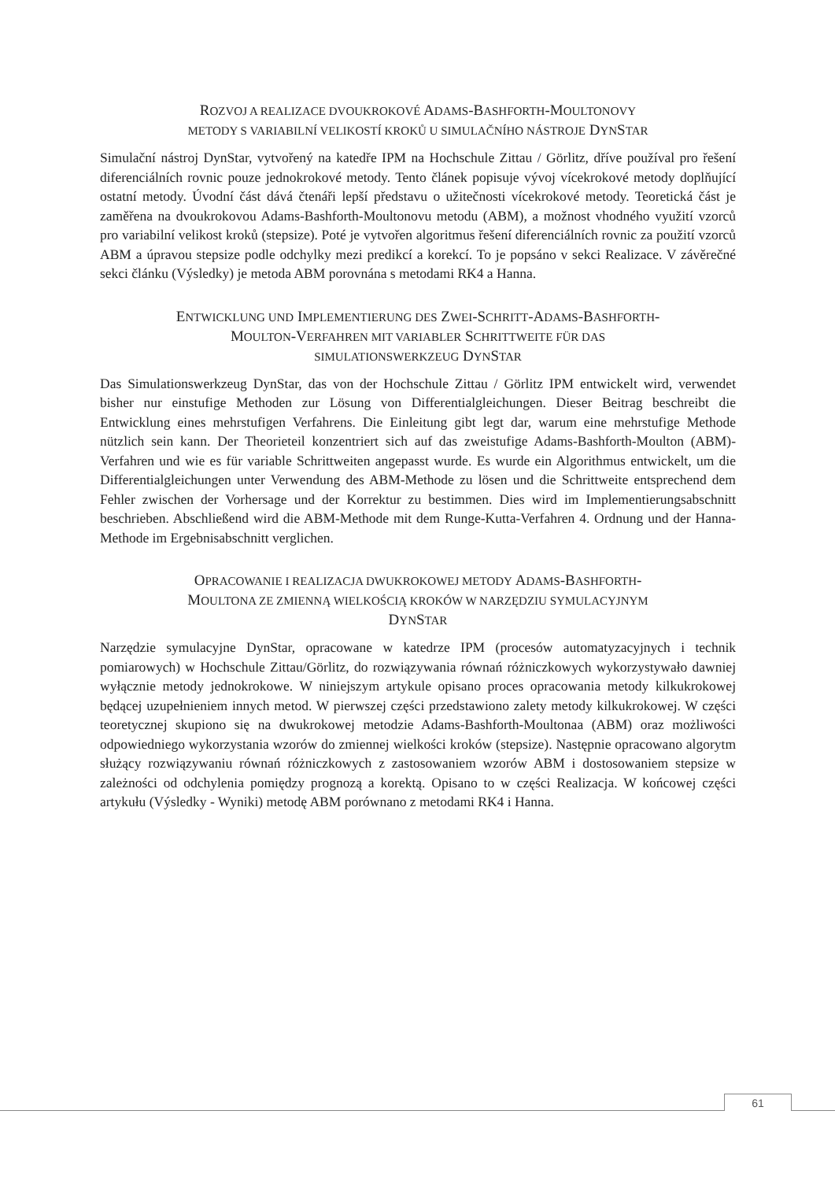ROZVOJ A REALIZACE DVOUKROKOVÉ ADAMS-BASHFORTH-MOULTONOVY
METODY S VARIABILNÍ VELIKOSTÍ KROKŮ U SIMULAČNÍHO NÁSTROJE DYNSTAR
Simulační nástroj DynStar, vytvořený na katedře IPM na Hochschule Zittau / Görlitz, dříve používal pro řešení diferenciálních rovnic pouze jednokrokové metody. Tento článek popisuje vývoj vícekrokové metody doplňující ostatní metody. Úvodní část dává čtenáři lepší představu o užitečnosti vícekrokové metody. Teoretická část je zaměřena na dvoukrokovou Adams-Bashforth-Moultonovu metodu (ABM), a možnost vhodného využití vzorců pro variabilní velikost kroků (stepsize). Poté je vytvořen algoritmus řešení diferenciálních rovnic za použití vzorců ABM a úpravou stepsize podle odchylky mezi predikcí a korekcí. To je popsáno v sekci Realizace. V závěrečné sekci článku (Výsledky) je metoda ABM porovnána s metodami RK4 a Hanna.
ENTWICKLUNG UND IMPLEMENTIERUNG DES ZWEI-SCHRITT-ADAMS-BASHFORTH-
MOULTON-VERFAHREN MIT VARIABLER SCHRITTWEITE FÜR DAS
SIMULATIONSWERKZEUG DYNSTAR
Das Simulationswerkzeug DynStar, das von der Hochschule Zittau / Görlitz IPM entwickelt wird, verwendet bisher nur einstufige Methoden zur Lösung von Differentialgleichungen. Dieser Beitrag beschreibt die Entwicklung eines mehrstufigen Verfahrens. Die Einleitung gibt legt dar, warum eine mehrstufige Methode nützlich sein kann. Der Theorieteil konzentriert sich auf das zweistufige Adams-Bashforth-Moulton (ABM)-Verfahren und wie es für variable Schrittweiten angepasst wurde. Es wurde ein Algorithmus entwickelt, um die Differentialgleichungen unter Verwendung des ABM-Methode zu lösen und die Schrittweite entsprechend dem Fehler zwischen der Vorhersage und der Korrektur zu bestimmen. Dies wird im Implementierungsabschnitt beschrieben. Abschließend wird die ABM-Methode mit dem Runge-Kutta-Verfahren 4. Ordnung und der Hanna-Methode im Ergebnisabschnitt verglichen.
OPRACOWANIE I REALIZACJA DWUKROKOWEJ METODY ADAMS-BASHFORTH-
MOULTONA ZE ZMIENNĄ WIELKOŚCIĄ KROKÓW W NARZĘDZIU SYMULACYJNYM
DYNSTAR
Narzędzie symulacyjne DynStar, opracowane w katedrze IPM (procesów automatyzacyjnych i technik pomiarowych) w Hochschule Zittau/Görlitz, do rozwiązywania równań różniczkowych wykorzystywało dawniej wyłącznie metody jednokrokowe. W niniejszym artykule opisano proces opracowania metody kilkukrokowej będącej uzupełnieniem innych metod. W pierwszej części przedstawiono zalety metody kilkukrokowej. W części teoretycznej skupiono się na dwukrokowej metodzie Adams-Bashforth-Moultonaa (ABM) oraz możliwości odpowiedniego wykorzystania wzorów do zmiennej wielkości kroków (stepsize). Następnie opracowano algorytm służący rozwiązywaniu równań różniczkowych z zastosowaniem wzorów ABM i dostosowaniem stepsize w zależności od odchylenia pomiędzy prognozą a korektą. Opisano to w części Realizacja. W końcowej części artykułu (Výsledky - Wyniki) metodę ABM porównano z metodami RK4 i Hanna.
61